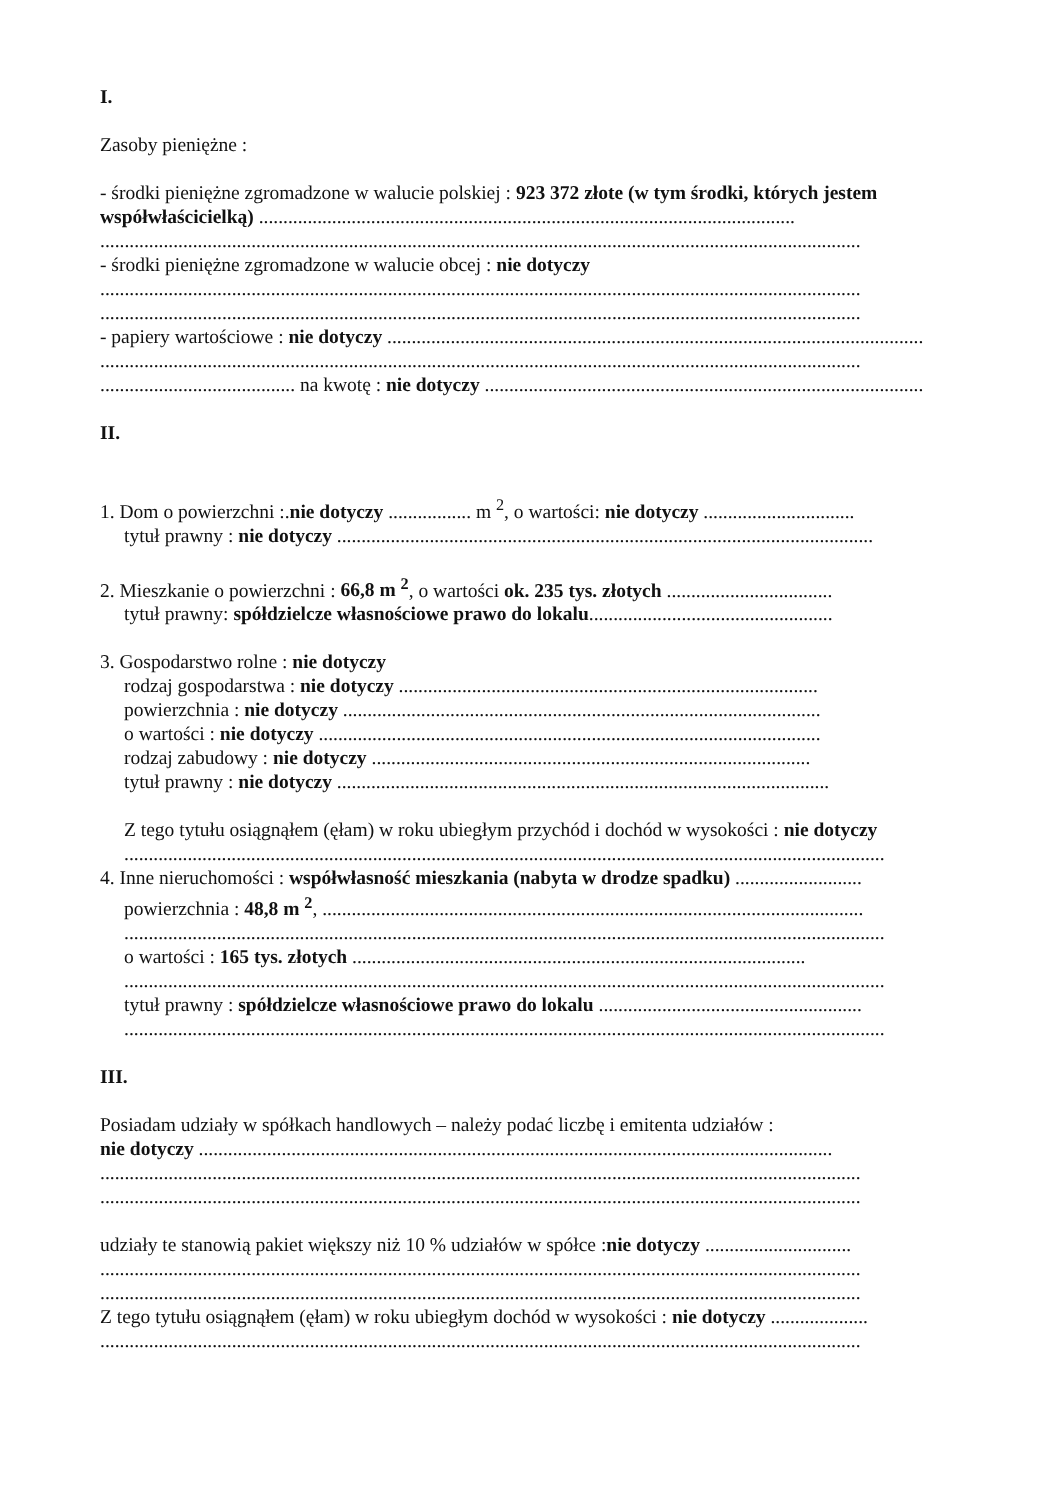I.
Zasoby pieniężne :
- środki pieniężne zgromadzone w walucie polskiej : 923 372 złote (w tym środki, których jestem współwłaścicielką) ..............................................................................................................
............................................................................................................................................................
- środki pieniężne zgromadzone w walucie obcej : nie dotyczy
............................................................................................................................................................
............................................................................................................................................................
- papiery wartościowe : nie dotyczy ..............................................................................................................
............................................................................................................................................................
........................................ na kwotę : nie dotyczy ..........................................................................................
II.
1. Dom o powierzchni :.nie dotyczy ................. m <sup>2</sup>, o wartości: nie dotyczy ...............................
tytuł prawny : nie dotyczy ..............................................................................................................
2. Mieszkanie o powierzchni : 66,8 m <sup>2</sup>, o wartości ok. 235 tys. złotych ..................................
tytuł prawny: spółdzielcze własnościowe prawo do lokalu..................................................
3. Gospodarstwo rolne : nie dotyczy
rodzaj gospodarstwa : nie dotyczy ......................................................................................
powierzchnia : nie dotyczy ..................................................................................................
o wartości : nie dotyczy .......................................................................................................
rodzaj zabudowy : nie dotyczy ..........................................................................................
tytuł prawny : nie dotyczy .....................................................................................................
Z tego tytułu osiągnąłem (ęłam) w roku ubiegłym przychód i dochód w wysokości : nie dotyczy
............................................................................................................................................................
4. Inne nieruchomości : współwłasność mieszkania (nabyta w drodze spadku) ..........................
powierzchnia : 48,8 m <sup>2</sup>, ...............................................................................................................
............................................................................................................................................................
o wartości : 165 tys. złotych .............................................................................................
............................................................................................................................................................
tytuł prawny : spółdzielcze własnościowe prawo do lokalu ......................................................
............................................................................................................................................................
III.
Posiadam udziały w spółkach handlowych – należy podać liczbę i emitenta udziałów :
nie dotyczy ..................................................................................................................................
............................................................................................................................................................
............................................................................................................................................................
udziały te stanowią pakiet większy niż 10 % udziałów w spółce :nie dotyczy ..............................
............................................................................................................................................................
............................................................................................................................................................
Z tego tytułu osiągnąłem (ęłam) w roku ubiegłym dochód w wysokości : nie dotyczy ....................
............................................................................................................................................................